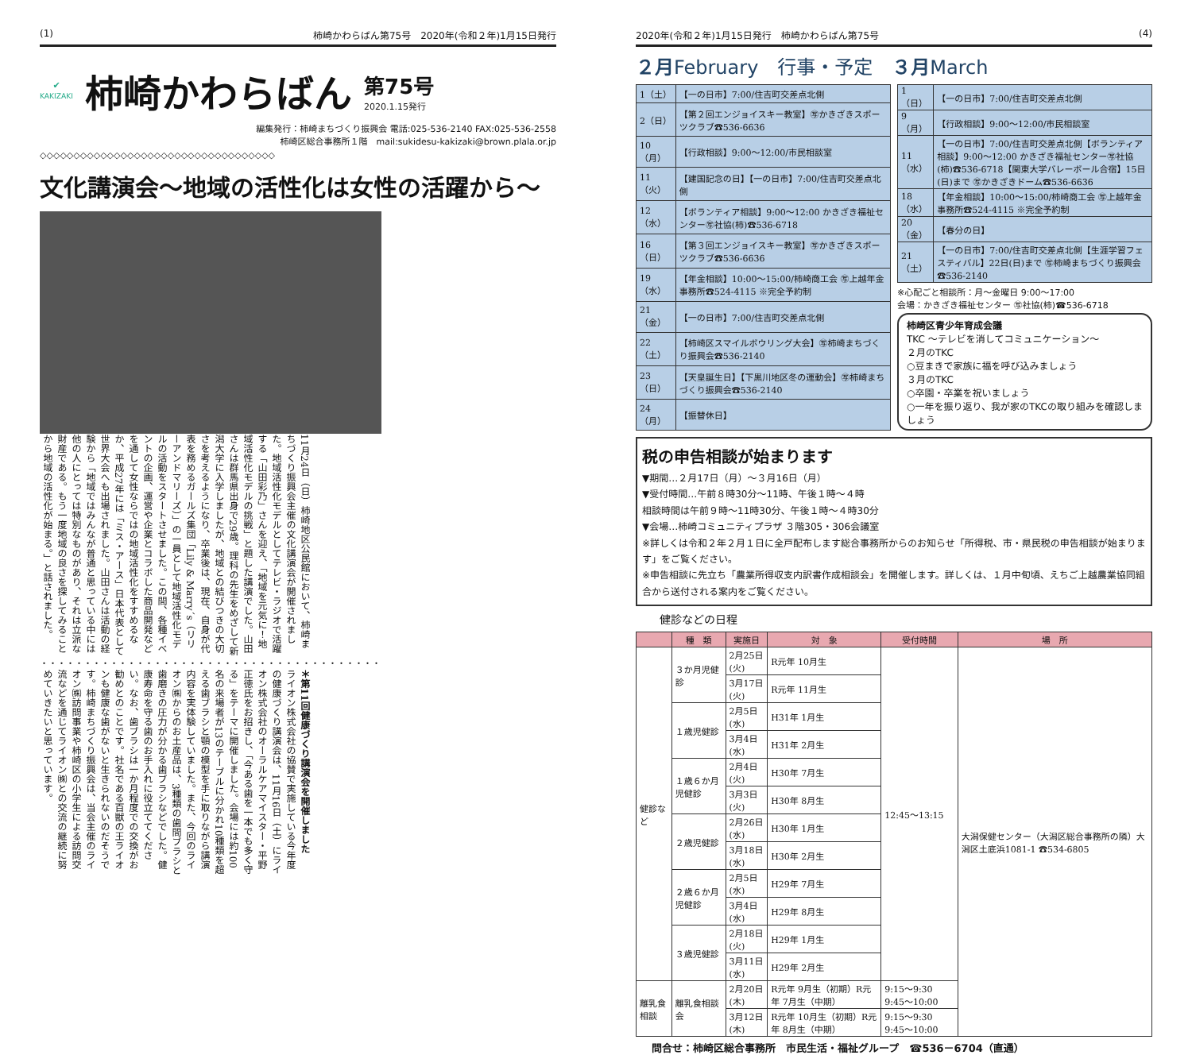(1) 柿崎かわらばん第75号　2020年(令和２年)1月15日発行
✔
KAKIZAKI
柿崎かわらばん
第75号
2020.1.15発行
編集発行：柿崎まちづくり振興会 電話:025-536-2140 FAX:025-536-2558
柿崎区総合事務所１階　mail:sukidesu-kakizaki@brown.plala.or.jp
◇◇◇◇◇◇◇◇◇◇◇◇◇◇◇◇◇◇◇◇◇◇◇◇◇◇◇◇◇◇◇◇◇◇◇
文化講演会～地域の活性化は女性の活躍から～
11月24日（日）柿崎地区公民館において、柿崎まちづくり振興会主催の文化講演会が開催されました。地域活性化モデルとしてテレビ・ラジオで活躍する「山田彩乃」さんを迎え、「地域を元気に！地域活性化モデルの挑戦」と題した講演でした。山田さんは群馬県出身で29歳。理科の先生をめざして新潟大学に入学しましたが、地域との結びつきの大切さを考えるようになり、卒業後は、現在、自身が代表を務めるガールズ集団「Lily & Marry´s（リリーアンドマリーズ）」の一員として地域活性化モデルの活動をスタートさせました。この間、各種イベントの企画、運営や企業とコラボした商品開発などを通して女性ならではの地域活性化をすすめるなか、平成27年には「ミス・アース」日本代表として世界大会へも出場されました。山田さんは活動の経験から「地域ではみんなが普通と思っている中には他の人にとっては特別なものがあり、それは立派な財産である。もう一度地域の良さを探してみることから地域の活性化が始まる。」と話されました。
・・・・・・・・・・・・・・・・・・・・・・・・・・・・・・・・・・・・・・・
＊第11回健康づくり講演会を開催しました
ライオン株式会社の協賛で実施している今年度の健康づくり講演会は、11月16日（土）にライオン株式会社のオーラルケアマイスター・平野正徳氏をお招きし、「今ある歯を一本でも多く守る」をテーマに開催しました。会場には約100名の来場者が13のテーブルに分かれ10種類を超える歯ブラシと顎の模型を手に取りながら講演内容を実体験していました。また、今回のライオン㈱からのお土産品は、3種類の歯間ブラシと歯磨きの圧力が分かる歯ブラシなどでした。健康寿命を守る歯のお手入れに役立ててください。なお、歯ブラシは一か月程度での交換がお勧めとのことです。社名である百獣の王ライオンも健康な歯がないと生きられないのだそうです。柿崎まちづくり振興会は、当会主催のライオン㈱訪問事業や柿崎区の小学生による訪問交流などを通じてライオン㈱との交流の継続に努めていきたいと思っています。
2020年(令和２年)1月15日発行　柿崎かわらばん第75号 (4)
２月February　行事・予定　３月March
| 1（土） | 【一の日市】7:00/住吉町交差点北側 |
| 2（日） | 【第２回エンジョイスキー教室】㊢かきざきスポーツクラブ☎536-6636 |
| 10（月） | 【行政相談】9:00～12:00/市民相談室 |
| 11（火） | 【建国記念の日】【一の日市】7:00/住吉町交差点北側 |
| 12（水） | 【ボランティア相談】9:00～12:00 かきざき福祉センター㊢社協(柿)☎536-6718 |
| 16（日） | 【第３回エンジョイスキー教室】㊢かきざきスポーツクラブ☎536-6636 |
| 19（水） | 【年金相談】10:00～15:00/柿崎商工会 ㊢上越年金事務所☎524-4115 ※完全予約制 |
| 21（金） | 【一の日市】7:00/住吉町交差点北側 |
| 22（土） | 【柿崎区スマイルボウリング大会】㊢柿崎まちづくり振興会☎536-2140 |
| 23（日） | 【天皇誕生日】【下黒川地区冬の運動会】㊢柿崎まちづくり振興会☎536-2140 |
| 24（月） | 【振替休日】 |
| 1（日） | 【一の日市】7:00/住吉町交差点北側 |
| 9（月） | 【行政相談】9:00～12:00/市民相談室 |
| 11（水） | 【一の日市】7:00/住吉町交差点北側【ボランティア相談】9:00～12:00 かきざき福祉センター㊢社協(柿)☎536-6718【関東大学バレーボール合宿】15日(日)まで ㊢かきざきドーム☎536-6636 |
| 18（水） | 【年金相談】10:00～15:00/柿崎商工会 ㊢上越年金事務所☎524-4115 ※完全予約制 |
| 20（金） | 【春分の日】 |
| 21（土） | 【一の日市】7:00/住吉町交差点北側【生涯学習フェスティバル】22日(日)まで ㊢柿崎まちづくり振興会☎536-2140 |
※心配ごと相談所：月～金曜日 9:00～17:00
会場：かきざき福祉センター ㊢社協(柿)☎536-6718
柿崎区青少年育成会議
TKC ～テレビを消してコミュニケーション～
２月のTKC
○豆まきで家族に福を呼び込みましょう
３月のTKC
○卒園・卒業を祝いましょう
○一年を振り返り、我が家のTKCの取り組みを確認しましょう
税の申告相談が始まります
▼期間…２月17日（月）～３月16日（月）
▼受付時間…午前８時30分～11時、午後１時～４時
相談時間は午前９時～11時30分、午後１時～４時30分
▼会場…柿崎コミュニティプラザ ３階305・306会議室
※詳しくは令和２年２月１日に全戸配布します総合事務所からのお知らせ「所得税、市・県民税の申告相談が始まります」をご覧ください。
※申告相談に先立ち「農業所得収支内訳書作成相談会」を開催します。詳しくは、１月中旬頃、えちご上越農業協同組合から送付される案内をご覧ください。
健診などの日程
| | 種 類 | 実施日 | 対 象 | 受付時間 | 場 所 |
| --- | --- | --- | --- | --- | --- |
| 健診など | ３か月児健診 | 2月25日(火) | R元年 10月生 | 12:45～13:15 | 大潟保健センター（大潟区総合事務所の隣）大潟区土底浜1081-1 ☎534-6805 |
| | | 3月17日(火) | R元年 11月生 | | |
| | １歳児健診 | 2月5日(水) | H31年 1月生 | | |
| | | 3月4日(水) | H31年 2月生 | | |
| | １歳６か月児健診 | 2月4日(火) | H30年 7月生 | | |
| | | 3月3日(火) | H30年 8月生 | | |
| | ２歳児健診 | 2月26日(水) | H30年 1月生 | | |
| | | 3月18日(水) | H30年 2月生 | | |
| | ２歳６か月児健診 | 2月5日(水) | H29年 7月生 | | |
| | | 3月4日(水) | H29年 8月生 | | |
| | ３歳児健診 | 2月18日(火) | H29年 1月生 | | |
| | | 3月11日(水) | H29年 2月生 | | |
| 離乳食相談 | 離乳食相談会 | 2月20日(木) | R元年 9月生（初期）R元年 7月生（中期） | 9:15～9:30 9:45～10:00 | |
| | | 3月12日(木) | R元年 10月生（初期）R元年 8月生（中期） | 9:15～9:30 9:45～10:00 | |
問合せ：柿崎区総合事務所　市民生活・福祉グループ　☎536－6704（直通）